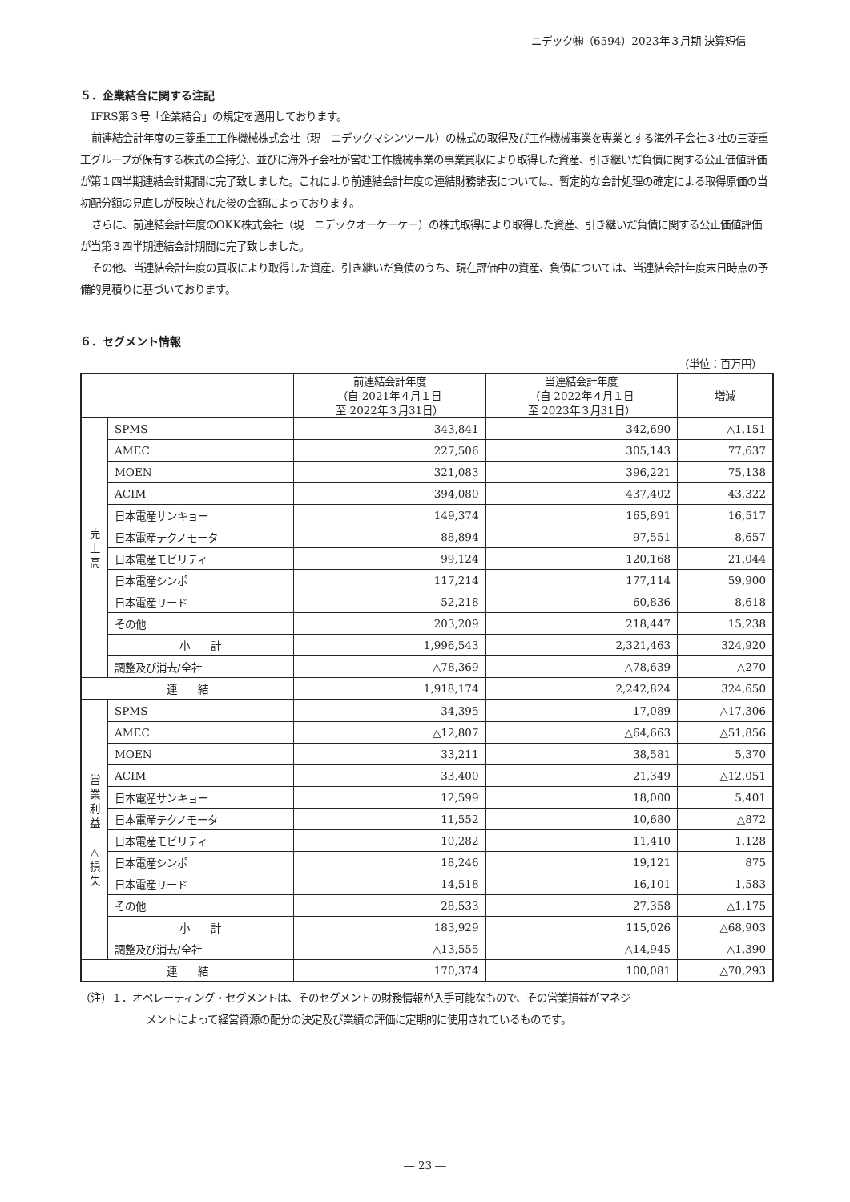ニデック㈱（6594）2023年３月期 決算短信
５．企業結合に関する注記
IFRS第３号「企業結合」の規定を適用しております。
前連結会計年度の三菱重工工作機械株式会社（現　ニデックマシンツール）の株式の取得及び工作機械事業を専業とする海外子会社３社の三菱重工グループが保有する株式の全持分、並びに海外子会社が営む工作機械事業の事業買収により取得した資産、引き継いだ負債に関する公正価値評価が第１四半期連結会計期間に完了致しました。これにより前連結会計年度の連結財務諸表については、暫定的な会計処理の確定による取得原価の当初配分額の見直しが反映された後の金額によっております。
さらに、前連結会計年度のOKK株式会社（現　ニデックオーケーケー）の株式取得により取得した資産、引き継いだ負債に関する公正価値評価が当第３四半期連結会計期間に完了致しました。
その他、当連結会計年度の買収により取得した資産、引き継いだ負債のうち、現在評価中の資産、負債については、当連結会計年度末日時点の予備的見積りに基づいております。
６．セグメント情報
（単位：百万円）
| | | 前連結会計年度 （自 2021年４月１日 至 2022年３月31日） | 当連結会計年度 （自 2022年４月１日 至 2023年３月31日） | 増減 |
| --- | --- | --- | --- | --- |
| 売 上 高 | SPMS | 343,841 | 342,690 | △1,151 |
| | AMEC | 227,506 | 305,143 | 77,637 |
| | MOEN | 321,083 | 396,221 | 75,138 |
| | ACIM | 394,080 | 437,402 | 43,322 |
| | 日本電産サンキョー | 149,374 | 165,891 | 16,517 |
| | 日本電産テクノモータ | 88,894 | 97,551 | 8,657 |
| | 日本電産モビリティ | 99,124 | 120,168 | 21,044 |
| | 日本電産シンポ | 117,214 | 177,114 | 59,900 |
| | 日本電産リード | 52,218 | 60,836 | 8,618 |
| | その他 | 203,209 | 218,447 | 15,238 |
| | 小 計 | 1,996,543 | 2,321,463 | 324,920 |
| | 調整及び消去/全社 | △78,369 | △78,639 | △270 |
| 連 結 | | 1,918,174 | 2,242,824 | 324,650 |
| 営 業 利 益 △ 損 失 | SPMS | 34,395 | 17,089 | △17,306 |
| | AMEC | △12,807 | △64,663 | △51,856 |
| | MOEN | 33,211 | 38,581 | 5,370 |
| | ACIM | 33,400 | 21,349 | △12,051 |
| | 日本電産サンキョー | 12,599 | 18,000 | 5,401 |
| | 日本電産テクノモータ | 11,552 | 10,680 | △872 |
| | 日本電産モビリティ | 10,282 | 11,410 | 1,128 |
| | 日本電産シンポ | 18,246 | 19,121 | 875 |
| | 日本電産リード | 14,518 | 16,101 | 1,583 |
| | その他 | 28,533 | 27,358 | △1,175 |
| | 小 計 | 183,929 | 115,026 | △68,903 |
| | 調整及び消去/全社 | △13,555 | △14,945 | △1,390 |
| 連 結 | | 170,374 | 100,081 | △70,293 |
（注）１．オペレーティング・セグメントは、そのセグメントの財務情報が入手可能なもので、その営業損益がマネジ
メントによって経営資源の配分の決定及び業績の評価に定期的に使用されているものです。
― 23 ―